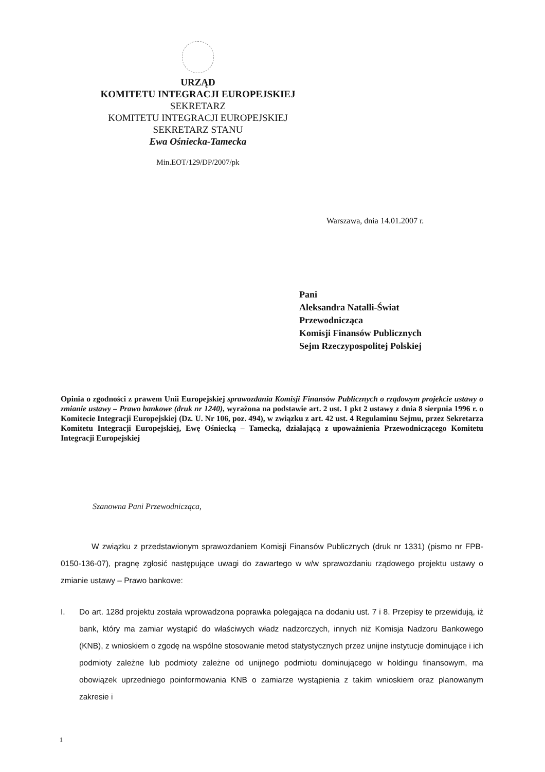URZĄD
KOMITETU INTEGRACJI EUROPEJSKIEJ
SEKRETARZ
KOMITETU INTEGRACJI EUROPEJSKIEJ
SEKRETARZ STANU
Ewa Ośniecka-Tamecka
Min.EOT/129/DP/2007/pk
Warszawa, dnia 14.01.2007 r.
Pani
Aleksandra Natalli-Świat
Przewodnicząca
Komisji Finansów Publicznych
Sejm Rzeczypospolitej Polskiej
Opinia o zgodności z prawem Unii Europejskiej sprawozdania Komisji Finansów Publicznych o rządowym projekcie ustawy o zmianie ustawy – Prawo bankowe (druk nr 1240), wyrażona na podstawie art. 2 ust. 1 pkt 2 ustawy z dnia 8 sierpnia 1996 r. o Komitecie Integracji Europejskiej (Dz. U. Nr 106, poz. 494), w związku z art. 42 ust. 4 Regulaminu Sejmu, przez Sekretarza Komitetu Integracji Europejskiej, Ewę Ośniecką – Tamecką, działającą z upoważnienia Przewodniczącego Komitetu Integracji Europejskiej
Szanowna Pani Przewodnicząca,
W związku z przedstawionym sprawozdaniem Komisji Finansów Publicznych (druk nr 1331) (pismo nr FPB-0150-136-07), pragnę zgłosić następujące uwagi do zawartego w w/w sprawozdaniu rządowego projektu ustawy o zmianie ustawy – Prawo bankowe:
I. Do art. 128d projektu została wprowadzona poprawka polegająca na dodaniu ust. 7 i 8. Przepisy te przewidują, iż bank, który ma zamiar wystąpić do właściwych władz nadzorczych, innych niż Komisja Nadzoru Bankowego (KNB), z wnioskiem o zgodę na wspólne stosowanie metod statystycznych przez unijne instytucje dominujące i ich podmioty zależne lub podmioty zależne od unijnego podmiotu dominującego w holdingu finansowym, ma obowiązek uprzedniego poinformowania KNB o zamiarze wystąpienia z takim wnioskiem oraz planowanym zakresie i
1